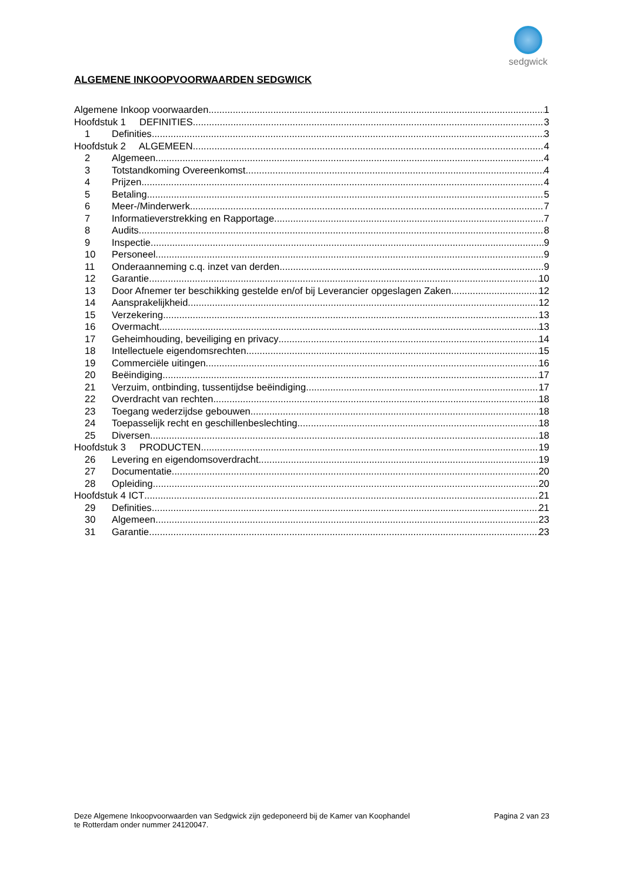sedgwick
ALGEMENE INKOOPVOORWAARDEN SEDGWICK
Algemene Inkoop voorwaarden 1
Hoofdstuk 1 DEFINITIES 3
1 Definities 3
Hoofdstuk 2 ALGEMEEN 4
2 Algemeen 4
3 Totstandkoming Overeenkomst 4
4 Prijzen 4
5 Betaling 5
6 Meer-/Minderwerk 7
7 Informatieverstrekking en Rapportage 7
8 Audits 8
9 Inspectie 9
10 Personeel 9
11 Onderaanneming c.q. inzet van derden 9
12 Garantie 10
13 Door Afnemer ter beschikking gestelde en/of bij Leverancier opgeslagen Zaken 12
14 Aansprakelijkheid 12
15 Verzekering 13
16 Overmacht 13
17 Geheimhouding, beveiliging en privacy 14
18 Intellectuele eigendomsrechten 15
19 Commerciële uitingen 16
20 Beëindiging 17
21 Verzuim, ontbinding, tussentijdse beëindiging 17
22 Overdracht van rechten 18
23 Toegang wederzijdse gebouwen 18
24 Toepasselijk recht en geschillenbeslechting 18
25 Diversen 18
Hoofdstuk 3 PRODUCTEN 19
26 Levering en eigendomsoverdracht 19
27 Documentatie 20
28 Opleiding 20
Hoofdstuk 4 ICT 21
29 Definities 21
30 Algemeen 23
31 Garantie 23
Deze Algemene Inkoopvoorwaarden van Sedgwick zijn gedeponeerd bij de Kamer van Koophandel
te Rotterdam onder nummer 24120047.
Pagina 2 van 23